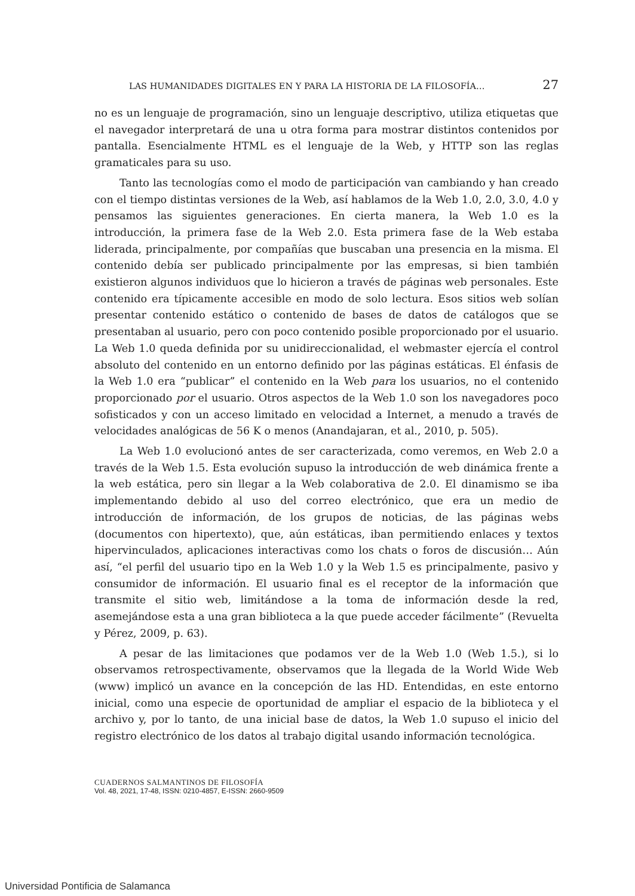LAS HUMANIDADES DIGITALES EN Y PARA LA HISTORIA DE LA FILOSOFÍA… 27
no es un lenguaje de programación, sino un lenguaje descriptivo, utiliza etiquetas que el navegador interpretará de una u otra forma para mostrar distintos contenidos por pantalla. Esencialmente HTML es el lenguaje de la Web, y HTTP son las reglas gramaticales para su uso.
Tanto las tecnologías como el modo de participación van cambiando y han creado con el tiempo distintas versiones de la Web, así hablamos de la Web 1.0, 2.0, 3.0, 4.0 y pensamos las siguientes generaciones. En cierta manera, la Web 1.0 es la introducción, la primera fase de la Web 2.0. Esta primera fase de la Web estaba liderada, principalmente, por compañías que buscaban una presencia en la misma. El contenido debía ser publicado principalmente por las empresas, si bien también existieron algunos individuos que lo hicieron a través de páginas web personales. Este contenido era típicamente accesible en modo de solo lectura. Esos sitios web solían presentar contenido estático o contenido de bases de datos de catálogos que se presentaban al usuario, pero con poco contenido posible proporcionado por el usuario. La Web 1.0 queda definida por su unidireccionalidad, el webmaster ejercía el control absoluto del contenido en un entorno definido por las páginas estáticas. El énfasis de la Web 1.0 era “publicar” el contenido en la Web para los usuarios, no el contenido proporcionado por el usuario. Otros aspectos de la Web 1.0 son los navegadores poco sofisticados y con un acceso limitado en velocidad a Internet, a menudo a través de velocidades analógicas de 56 K o menos (Anandajaran, et al., 2010, p. 505).
La Web 1.0 evolucionó antes de ser caracterizada, como veremos, en Web 2.0 a través de la Web 1.5. Esta evolución supuso la introducción de web dinámica frente a la web estática, pero sin llegar a la Web colaborativa de 2.0. El dinamismo se iba implementando debido al uso del correo electrónico, que era un medio de introducción de información, de los grupos de noticias, de las páginas webs (documentos con hipertexto), que, aún estáticas, iban permitiendo enlaces y textos hipervinculados, aplicaciones interactivas como los chats o foros de discusión… Aún así, “el perfil del usuario tipo en la Web 1.0 y la Web 1.5 es principalmente, pasivo y consumidor de información. El usuario final es el receptor de la información que transmite el sitio web, limitándose a la toma de información desde la red, asemejándose esta a una gran biblioteca a la que puede acceder fácilmente” (Revuelta y Pérez, 2009, p. 63).
A pesar de las limitaciones que podamos ver de la Web 1.0 (Web 1.5.), si lo observamos retrospectivamente, observamos que la llegada de la World Wide Web (www) implicó un avance en la concepción de las HD. Entendidas, en este entorno inicial, como una especie de oportunidad de ampliar el espacio de la biblioteca y el archivo y, por lo tanto, de una inicial base de datos, la Web 1.0 supuso el inicio del registro electrónico de los datos al trabajo digital usando información tecnológica.
CUADERNOS SALMANTINOS DE FILOSOFÍA
Vol. 48, 2021, 17-48, ISSN: 0210-4857, E-ISSN: 2660-9509
Universidad Pontificia de Salamanca